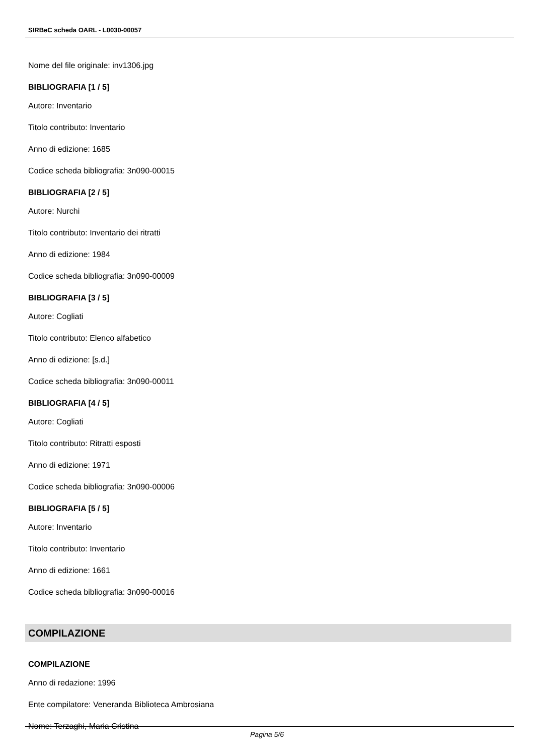SIRBeC scheda OARL - L0030-00057
Nome del file originale: inv1306.jpg
BIBLIOGRAFIA [1 / 5]
Autore: Inventario
Titolo contributo: Inventario
Anno di edizione: 1685
Codice scheda bibliografia: 3n090-00015
BIBLIOGRAFIA [2 / 5]
Autore: Nurchi
Titolo contributo: Inventario dei ritratti
Anno di edizione: 1984
Codice scheda bibliografia: 3n090-00009
BIBLIOGRAFIA [3 / 5]
Autore: Cogliati
Titolo contributo: Elenco alfabetico
Anno di edizione: [s.d.]
Codice scheda bibliografia: 3n090-00011
BIBLIOGRAFIA [4 / 5]
Autore: Cogliati
Titolo contributo: Ritratti esposti
Anno di edizione: 1971
Codice scheda bibliografia: 3n090-00006
BIBLIOGRAFIA [5 / 5]
Autore: Inventario
Titolo contributo: Inventario
Anno di edizione: 1661
Codice scheda bibliografia: 3n090-00016
COMPILAZIONE
COMPILAZIONE
Anno di redazione: 1996
Ente compilatore: Veneranda Biblioteca Ambrosiana
Nome: Terzaghi, Maria Cristina
Pagina 5/6